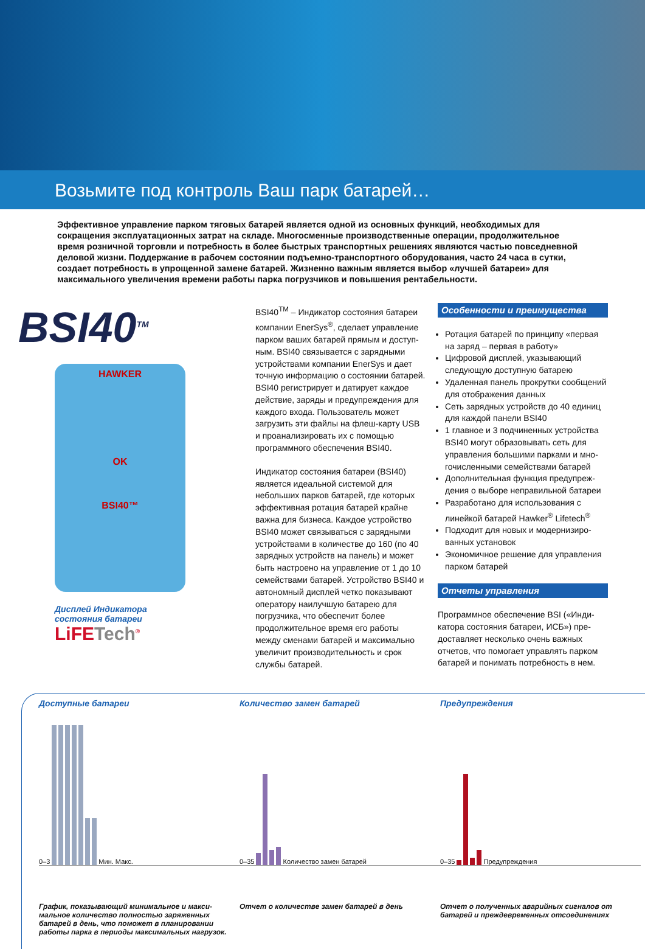Возьмите под контроль Ваш парк батарей…
Эффективное управление парком тяговых батарей является одной из основных функций, необходимых для сокращения эксплуатационных затрат на складе. Многосменные производственные операции, продолжитель­ное время розничной торговли и потребность в более быстрых транспортных решениях являются частью по­вседневной деловой жизни. Поддержание в рабочем состоянии подъемно-транспортного оборудования, часто 24 часа в сутки, создает потребность в упрощенной замене батарей. Жизненно важным является выбор «лучшей батареи» для максимального увеличения времени работы парка погрузчиков и повышения рентабельности.
BSI40<sup>TM</sup>
HAWKER
OK
BSI40™
Дисплей Индикатора
состояния батареи
LiFETech<sup>®</sup>
BSI40<sup>TM</sup> – Индикатор состояния батареи компании EnerSys<sup>®</sup>, сделает управление парком ваших батарей прямым и доступ­ным. BSI40 связывается с зарядными устройствами компании EnerSys и дает точную информацию о состоянии батарей. BSI40 регистрирует и датирует каждое действие, заряды и предупреж­дения для каждого входа. Пользователь может загрузить эти файлы на флеш-карту USB и проанализировать их с по­мощью программного обеспечения BSI40.
Индикатор состояния батареи (BSI40) является идеальной системой для небольших парков батарей, где которых эффективная ротация батарей крайне важна для бизнеса. Каждое устройство BSI40 может связываться с зарядными устройствами в количестве до 160 (по 40 зарядных устройств на панель) и может быть настроено на управление от 1 до 10 семействами батарей. Устройст­во BSI40 и автономный дисплей четко показывают оператору наилучшую батарею для погрузчика, что обеспечит более продолжительное время его рабо­ты между сменами батарей и макси­мально увеличит производительность и срок службы батарей.
Особенности и преимущества
Ротация батарей по принципу «первая на заряд – первая в работу»
Цифровой дисплей, указывающий следующую доступную батарею
Удаленная панель прокрутки сообщений для отображения данных
Сеть зарядных устройств до 40 единиц для каждой панели BSI40
1 главное и 3 подчиненных устройства BSI40 могут образовывать сеть для управления большими парками и мно­гочисленными семействами батарей
Дополнительная функция предупреж­дения о выборе неправильной батареи
Разработано для использования с линейкой батарей Hawker<sup>®</sup> Lifetech<sup>®</sup>
Подходит для новых и модернизиро­ванных установок
Экономичное решение для управления парком батарей
Отчеты управления
Программное обеспечение BSI («Инди­катора состояния батареи, ИСБ») пре­доставляет несколько очень важных отчетов, что помогает управлять парком батарей и понимать потребность в нем.
Доступные батареи
0–3
Мин. Макс.
График, показывающий минимальное и макси­мальное количество полностью заряженных батарей в день, что поможет в планировании работы парка в периоды максимальных нагрузок.
Количество замен батарей
0–35
Количество замен батарей
Отчет о количестве замен батарей в день
Предупреждения
0–35
Предупреждения
Отчет о полученных аварийных сигналов от батарей и преждевременных отсоединениях